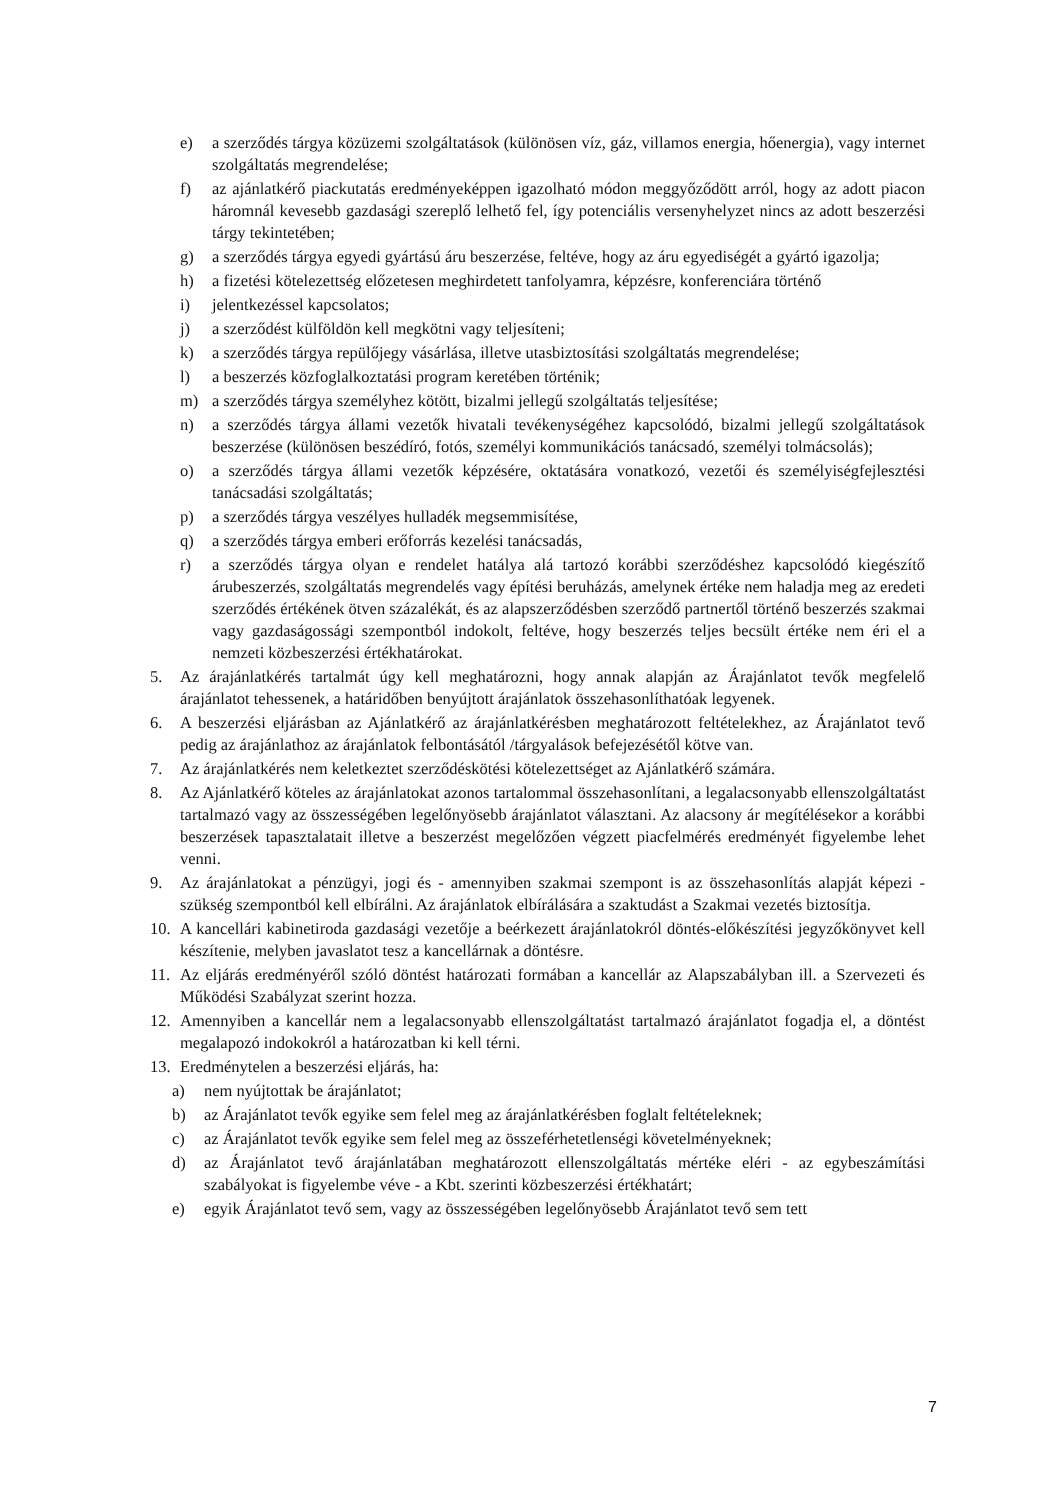e) a szerződés tárgya közüzemi szolgáltatások (különösen víz, gáz, villamos energia, hőenergia), vagy internet szolgáltatás megrendelése;
f) az ajánlatkérő piackutatás eredményeképpen igazolható módon meggyőződött arról, hogy az adott piacon háromnál kevesebb gazdasági szereplő lelhető fel, így potenciális versenyhelyzet nincs az adott beszerzési tárgy tekintetében;
g) a szerződés tárgya egyedi gyártású áru beszerzése, feltéve, hogy az áru egyediségét a gyártó igazolja;
h) a fizetési kötelezettség előzetesen meghirdetett tanfolyamra, képzésre, konferenciára történő
i) jelentkezéssel kapcsolatos;
j) a szerződést külföldön kell megkötni vagy teljesíteni;
k) a szerződés tárgya repülőjegy vásárlása, illetve utasbiztosítási szolgáltatás megrendelése;
l) a beszerzés közfoglalkoztatási program keretében történik;
m) a szerződés tárgya személyhez kötött, bizalmi jellegű szolgáltatás teljesítése;
n) a szerződés tárgya állami vezetők hivatali tevékenységéhez kapcsolódó, bizalmi jellegű szolgáltatások beszerzése (különösen beszédíró, fotós, személyi kommunikációs tanácsadó, személyi tolmácsolás);
o) a szerződés tárgya állami vezetők képzésére, oktatására vonatkozó, vezetői és személyiségfejlesztési tanácsadási szolgáltatás;
p) a szerződés tárgya veszélyes hulladék megsemmisítése,
q) a szerződés tárgya emberi erőforrás kezelési tanácsadás,
r) a szerződés tárgya olyan e rendelet hatálya alá tartozó korábbi szerződéshez kapcsolódó kiegészítő árubeszerzés, szolgáltatás megrendelés vagy építési beruházás, amelynek értéke nem haladja meg az eredeti szerződés értékének ötven százalékát, és az alapszerződésben szerződő partnertől történő beszerzés szakmai vagy gazdaságossági szempontból indokolt, feltéve, hogy beszerzés teljes becsült értéke nem éri el a nemzeti közbeszerzési értékhatárokat.
5. Az árajánlatkérés tartalmát úgy kell meghatározni, hogy annak alapján az Árajánlatot tevők megfelelő árajánlatot tehessenek, a határidőben benyújtott árajánlatok összehasonlíthatóak legyenek.
6. A beszerzési eljárásban az Ajánlatkérő az árajánlatkérésben meghatározott feltételekhez, az Árajánlatot tevő pedig az árajánlathoz az árajánlatok felbontásától /tárgyalások befejezésétől kötve van.
7. Az árajánlatkérés nem keletkeztet szerződéskötési kötelezettséget az Ajánlatkérő számára.
8. Az Ajánlatkérő köteles az árajánlatokat azonos tartalommal összehasonlítani, a legalacsonyabb ellenszolgáltatást tartalmazó vagy az összességében legelőnyösebb árajánlatot választani. Az alacsony ár megítélésekor a korábbi beszerzések tapasztalatait illetve a beszerzést megelőzően végzett piacfelmérés eredményét figyelembe lehet venni.
9. Az árajánlatokat a pénzügyi, jogi és - amennyiben szakmai szempont is az összehasonlítás alapját képezi - szükség szempontból kell elbírálni. Az árajánlatok elbírálására a szaktudást a Szakmai vezetés biztosítja.
10. A kancellári kabinetiroda gazdasági vezetője a beérkezett árajánlatokról döntés-előkészítési jegyzőkönyvet kell készítenie, melyben javaslatot tesz a kancellárnak a döntésre.
11. Az eljárás eredményéről szóló döntést határozati formában a kancellár az Alapszabályban ill. a Szervezeti és Működési Szabályzat szerint hozza.
12. Amennyiben a kancellár nem a legalacsonyabb ellenszolgáltatást tartalmazó árajánlatot fogadja el, a döntést megalapozó indokokról a határozatban ki kell térni.
13. Eredménytelen a beszerzési eljárás, ha:
a) nem nyújtottak be árajánlatot;
b) az Árajánlatot tevők egyike sem felel meg az árajánlatkérésben foglalt feltételeknek;
c) az Árajánlatot tevők egyike sem felel meg az összeférhetetlenségi követelményeknek;
d) az Árajánlatot tevő árajánlatában meghatározott ellenszolgáltatás mértéke eléri - az egybeszámítási szabályokat is figyelembe véve - a Kbt. szerinti közbeszerzési értékhatárt;
e) egyik Árajánlatot tevő sem, vagy az összességében legelőnyösebb Árajánlatot tevő sem tett
7